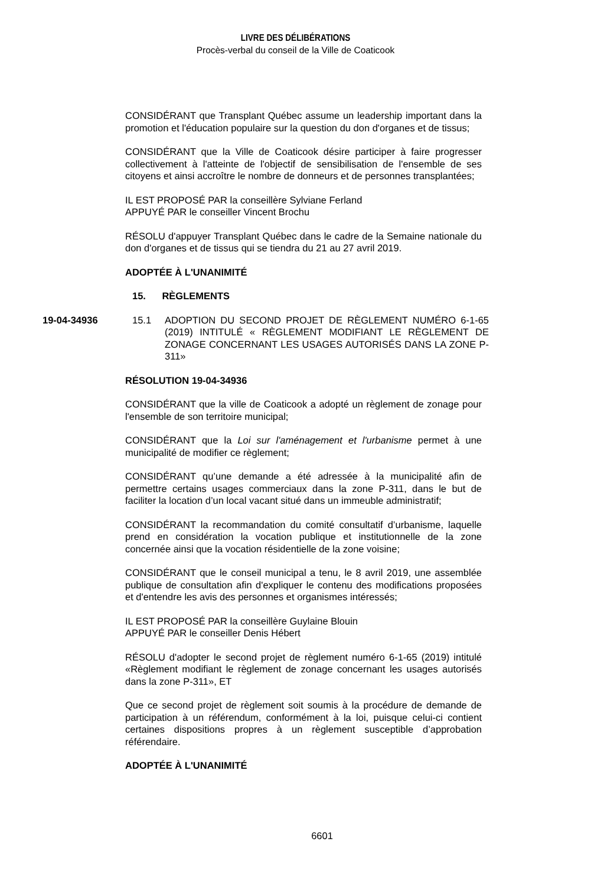LIVRE DES DÉLIBÉRATIONS
Procès-verbal du conseil de la Ville de Coaticook
CONSIDÉRANT que Transplant Québec assume un leadership important dans la promotion et l'éducation populaire sur la question du don d'organes et de tissus;
CONSIDÉRANT que la Ville de Coaticook désire participer à faire progresser collectivement à l'atteinte de l'objectif de sensibilisation de l'ensemble de ses citoyens et ainsi accroître le nombre de donneurs et de personnes transplantées;
IL EST PROPOSÉ PAR la conseillère Sylviane Ferland
APPUYÉ PAR le conseiller Vincent Brochu
RÉSOLU d'appuyer Transplant Québec dans le cadre de la Semaine nationale du don d'organes et de tissus qui se tiendra du 21 au 27 avril 2019.
ADOPTÉE À L'UNANIMITÉ
15. RÈGLEMENTS
19-04-34936 15.1 ADOPTION DU SECOND PROJET DE RÈGLEMENT NUMÉRO 6-1-65 (2019) INTITULÉ « RÈGLEMENT MODIFIANT LE RÈGLEMENT DE ZONAGE CONCERNANT LES USAGES AUTORISÉS DANS LA ZONE P-311»
RÉSOLUTION 19-04-34936
CONSIDÉRANT que la ville de Coaticook a adopté un règlement de zonage pour l'ensemble de son territoire municipal;
CONSIDÉRANT que la Loi sur l'aménagement et l'urbanisme permet à une municipalité de modifier ce règlement;
CONSIDÉRANT qu’une demande a été adressée à la municipalité afin de permettre certains usages commerciaux dans la zone P-311, dans le but de faciliter la location d’un local vacant situé dans un immeuble administratif;
CONSIDÉRANT la recommandation du comité consultatif d’urbanisme, laquelle prend en considération la vocation publique et institutionnelle de la zone concernée ainsi que la vocation résidentielle de la zone voisine;
CONSIDÉRANT que le conseil municipal a tenu, le 8 avril 2019, une assemblée publique de consultation afin d'expliquer le contenu des modifications proposées et d'entendre les avis des personnes et organismes intéressés;
IL EST PROPOSÉ PAR la conseillère Guylaine Blouin
APPUYÉ PAR le conseiller Denis Hébert
RÉSOLU d'adopter le second projet de règlement numéro 6-1-65 (2019) intitulé «Règlement modifiant le règlement de zonage concernant les usages autorisés dans la zone P-311», ET
Que ce second projet de règlement soit soumis à la procédure de demande de participation à un référendum, conformément à la loi, puisque celui-ci contient certaines dispositions propres à un règlement susceptible d’approbation référendaire.
ADOPTÉE À L'UNANIMITÉ
6601